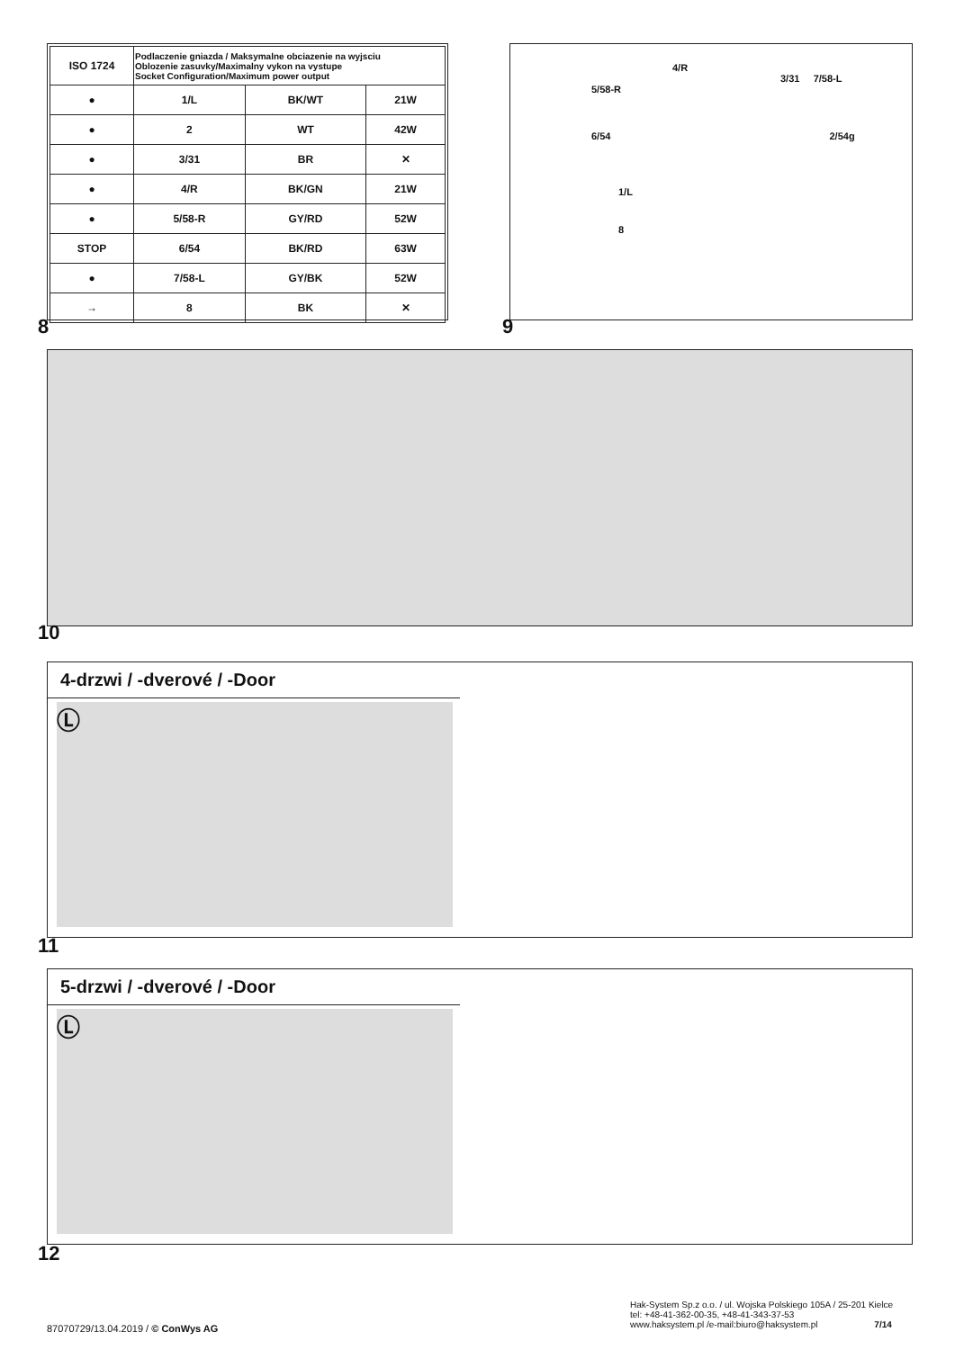| ISO 1724 | Podlaczenie gniazda / Maksymalne obciazenie na wyjsciu Oblozenie zasuvky/Maximalny vykon na vystupe Socket Configuration/Maximum power output | | |
| ● | 1/L | BK/WT | 21W |
| ● | 2 | WT | 42W |
| ● | 3/31 | BR | ✕ |
| ● | 4/R | BK/GN | 21W |
| ● | 5/58-R | GY/RD | 52W |
| STOP | 6/54 | BK/RD | 63W |
| ● | 7/58-L | GY/BK | 52W |
| → | 8 | BK | ✕ |
8
4/R
3/31 7/58-L
5/58-R
6/54 2/54g
1/L
8
9
10
4-drzwi / -dverové / -Door
Ⓛ
11
5-drzwi / -dverové / -Door
Ⓛ
12
87070729/13.04.2019 / © ConWys AG
Hak-System Sp.z o.o. / ul. Wojska Polskiego 105A / 25-201 Kielce
tel: +48-41-362-00-35, +48-41-343-37-53
www.haksystem.pl /e-mail:biuro@haksystem.pl 7/14